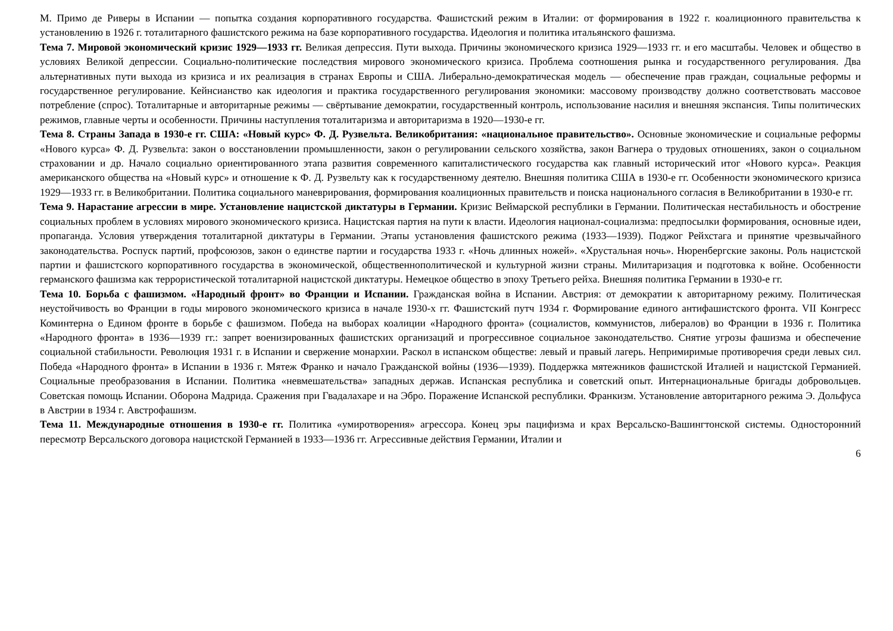М. Примо де Риверы в Испании — попытка создания корпоративного государства. Фашистский режим в Италии: от формирования в 1922 г. коалиционного правительства к установлению в 1926 г. тоталитарного фашистского режима на базе корпоративного государства. Идеология и политика итальянского фашизма.
Тема 7. Мировой экономический кризис 1929—1933 гг. Великая депрессия. Пути выхода. Причины экономического кризиса 1929—1933 гг. и его масштабы. Человек и общество в условиях Великой депрессии. Социально-политические последствия мирового экономического кризиса. Проблема соотношения рынка и государственного регулирования. Два альтернативных пути выхода из кризиса и их реализация в странах Европы и США. Либерально-демократическая модель — обеспечение прав граждан, социальные реформы и государственное регулирование. Кейнсианство как идеология и практика государственного регулирования экономики: массовому производству должно соответствовать массовое потребление (спрос). Тоталитарные и авторитарные режимы — свёртывание демократии, государственный контроль, использование насилия и внешняя экспансия. Типы политических режимов, главные черты и особенности. Причины наступления тоталитаризма и авторитаризма в 1920—1930-е гг.
Тема 8. Страны Запада в 1930-е гг. США: «Новый курс» Ф. Д. Рузвельта. Великобритания: «национальное правительство». Основные экономические и социальные реформы «Нового курса» Ф. Д. Рузвельта: закон о восстановлении промышленности, закон о регулировании сельского хозяйства, закон Вагнера о трудовых отношениях, закон о социальном страховании и др. Начало социально ориентированного этапа развития современного капиталистического государства как главный исторический итог «Нового курса». Реакция американского общества на «Новый курс» и отношение к Ф. Д. Рузвельту как к государственному деятелю. Внешняя политика США в 1930-е гг. Особенности экономического кризиса 1929—1933 гг. в Великобритании. Политика социального маневрирования, формирования коалиционных правительств и поиска национального согласия в Великобритании в 1930-е гг.
Тема 9. Нарастание агрессии в мире. Установление нацистской диктатуры в Германии. Кризис Веймарской республики в Германии. Политическая нестабильность и обострение социальных проблем в условиях мирового экономического кризиса. Нацистская партия на пути к власти. Идеология национал-социализма: предпосылки формирования, основные идеи, пропаганда. Условия утверждения тоталитарной диктатуры в Германии. Этапы установления фашистского режима (1933—1939). Поджог Рейхстага и принятие чрезвычайного законодательства. Роспуск партий, профсоюзов, закон о единстве партии и государства 1933 г. «Ночь длинных ножей». «Хрустальная ночь». Нюренбергские законы. Роль нацистской партии и фашистского корпоративного государства в экономической, общественнополитической и культурной жизни страны. Милитаризация и подготовка к войне. Особенности германского фашизма как террористической тоталитарной нацистской диктатуры. Немецкое общество в эпоху Третьего рейха. Внешняя политика Германии в 1930-е гг.
Тема 10. Борьба с фашизмом. «Народный фронт» во Франции и Испании. Гражданская война в Испании. Австрия: от демократии к авторитарному режиму. Политическая неустойчивость во Франции в годы мирового экономического кризиса в начале 1930-х гг. Фашистский путч 1934 г. Формирование единого антифашистского фронта. VII Конгресс Коминтерна о Едином фронте в борьбе с фашизмом. Победа на выборах коалиции «Народного фронта» (социалистов, коммунистов, либералов) во Франции в 1936 г. Политика «Народного фронта» в 1936—1939 гг.: запрет военизированных фашистских организаций и прогрессивное социальное законодательство. Снятие угрозы фашизма и обеспечение социальной стабильности. Революция 1931 г. в Испании и свержение монархии. Раскол в испанском обществе: левый и правый лагерь. Непримиримые противоречия среди левых сил. Победа «Народного фронта» в Испании в 1936 г. Мятеж Франко и начало Гражданской войны (1936—1939). Поддержка мятежников фашистской Италией и нацистской Германией. Социальные преобразования в Испании. Политика «невмешательства» западных держав. Испанская республика и советский опыт. Интернациональные бригады добровольцев. Советская помощь Испании. Оборона Мадрида. Сражения при Гвадалахаре и на Эбро. Поражение Испанской республики. Франкизм. Установление авторитарного режима Э. Дольфуса в Австрии в 1934 г. Австрофашизм.
Тема 11. Международные отношения в 1930-е гг. Политика «умиротворения» агрессора. Конец эры пацифизма и крах Версальско-Вашингтонской системы. Односторонний пересмотр Версальского договора нацистской Германией в 1933—1936 гг. Агрессивные действия Германии, Италии и
6